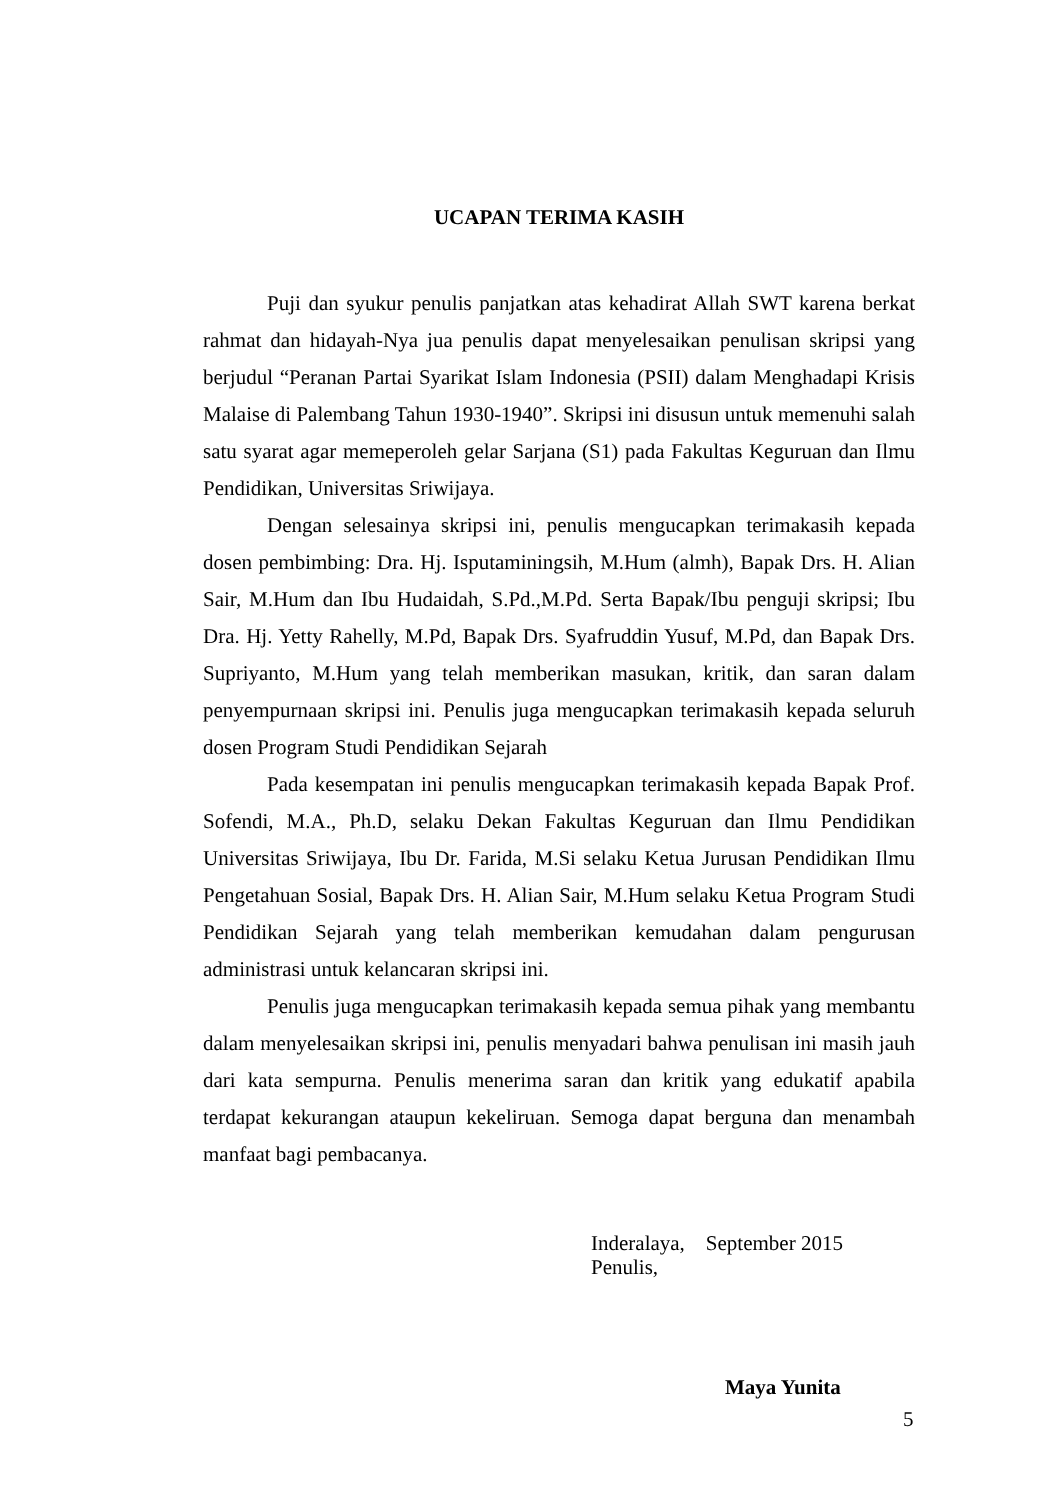UCAPAN TERIMA KASIH
Puji dan syukur penulis panjatkan atas kehadirat Allah SWT karena berkat rahmat dan hidayah-Nya jua penulis dapat menyelesaikan penulisan skripsi yang berjudul “Peranan Partai Syarikat Islam Indonesia (PSII) dalam Menghadapi Krisis Malaise di Palembang Tahun 1930-1940”. Skripsi ini disusun untuk memenuhi salah satu syarat agar memeperoleh gelar Sarjana (S1) pada Fakultas Keguruan dan Ilmu Pendidikan, Universitas Sriwijaya.
Dengan selesainya skripsi ini, penulis mengucapkan terimakasih kepada dosen pembimbing: Dra. Hj. Isputaminingsih, M.Hum (almh), Bapak Drs. H. Alian Sair, M.Hum dan Ibu Hudaidah, S.Pd.,M.Pd. Serta Bapak/Ibu penguji skripsi; Ibu Dra. Hj. Yetty Rahelly, M.Pd, Bapak Drs. Syafruddin Yusuf, M.Pd, dan Bapak Drs. Supriyanto, M.Hum yang telah memberikan masukan, kritik, dan saran dalam penyempurnaan skripsi ini. Penulis juga mengucapkan terimakasih kepada seluruh dosen Program Studi Pendidikan Sejarah
Pada kesempatan ini penulis mengucapkan terimakasih kepada Bapak Prof. Sofendi, M.A., Ph.D, selaku Dekan Fakultas Keguruan dan Ilmu Pendidikan Universitas Sriwijaya, Ibu Dr. Farida, M.Si selaku Ketua Jurusan Pendidikan Ilmu Pengetahuan Sosial, Bapak Drs. H. Alian Sair, M.Hum selaku Ketua Program Studi Pendidikan Sejarah yang telah memberikan kemudahan dalam pengurusan administrasi untuk kelancaran skripsi ini.
Penulis juga mengucapkan terimakasih kepada semua pihak yang membantu dalam menyelesaikan skripsi ini, penulis menyadari bahwa penulisan ini masih jauh dari kata sempurna. Penulis menerima saran dan kritik yang edukatif apabila terdapat kekurangan ataupun kekeliruan. Semoga dapat berguna dan menambah manfaat bagi pembacanya.
Inderalaya, September 2015
Penulis,
Maya Yunita
5